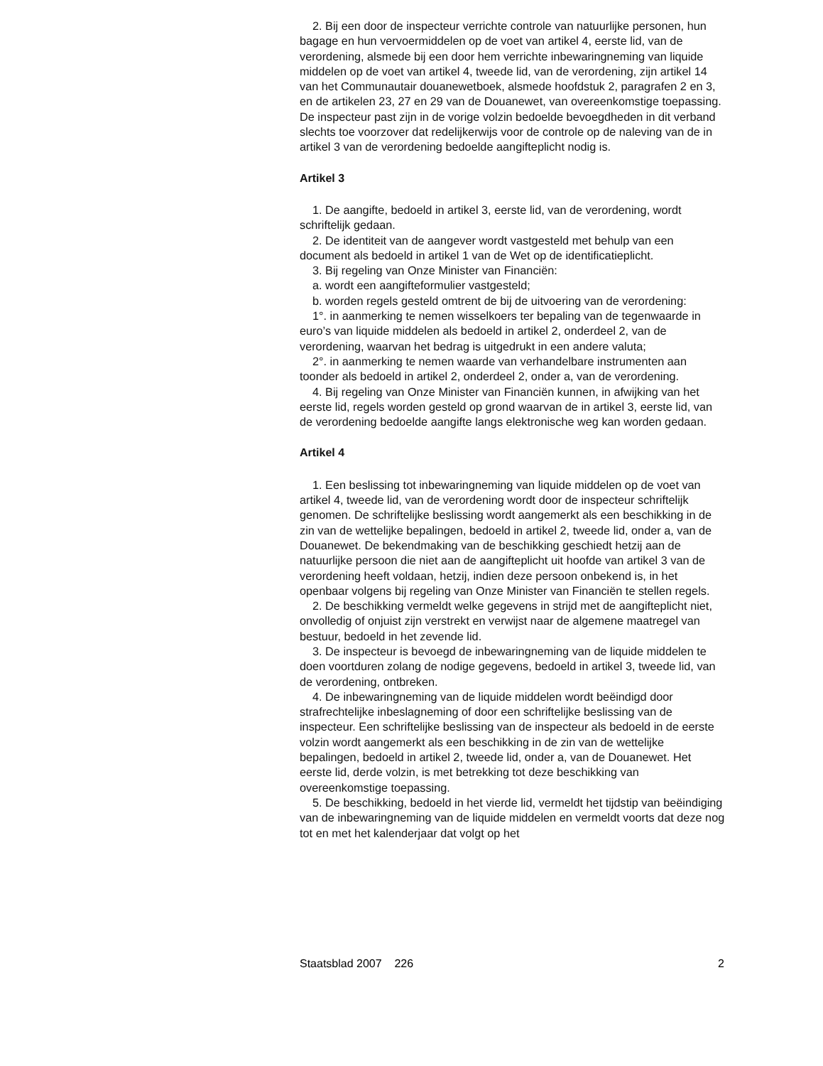2. Bij een door de inspecteur verrichte controle van natuurlijke personen, hun bagage en hun vervoermiddelen op de voet van artikel 4, eerste lid, van de verordening, alsmede bij een door hem verrichte inbewaringneming van liquide middelen op de voet van artikel 4, tweede lid, van de verordening, zijn artikel 14 van het Communautair douanewetboek, alsmede hoofdstuk 2, paragrafen 2 en 3, en de artikelen 23, 27 en 29 van de Douanewet, van overeenkomstige toepassing. De inspecteur past zijn in de vorige volzin bedoelde bevoegdheden in dit verband slechts toe voorzover dat redelijkerwijs voor de controle op de naleving van de in artikel 3 van de verordening bedoelde aangifteplicht nodig is.
Artikel 3
1. De aangifte, bedoeld in artikel 3, eerste lid, van de verordening, wordt schriftelijk gedaan.
2. De identiteit van de aangever wordt vastgesteld met behulp van een document als bedoeld in artikel 1 van de Wet op de identificatieplicht.
3. Bij regeling van Onze Minister van Financiën:
a. wordt een aangifteformulier vastgesteld;
b. worden regels gesteld omtrent de bij de uitvoering van de verordening:
1°. in aanmerking te nemen wisselkoers ter bepaling van de tegenwaarde in euro’s van liquide middelen als bedoeld in artikel 2, onderdeel 2, van de verordening, waarvan het bedrag is uitgedrukt in een andere valuta;
2°. in aanmerking te nemen waarde van verhandelbare instrumenten aan toonder als bedoeld in artikel 2, onderdeel 2, onder a, van de verordening.
4. Bij regeling van Onze Minister van Financiën kunnen, in afwijking van het eerste lid, regels worden gesteld op grond waarvan de in artikel 3, eerste lid, van de verordening bedoelde aangifte langs elektronische weg kan worden gedaan.
Artikel 4
1. Een beslissing tot inbewaringneming van liquide middelen op de voet van artikel 4, tweede lid, van de verordening wordt door de inspecteur schriftelijk genomen. De schriftelijke beslissing wordt aangemerkt als een beschikking in de zin van de wettelijke bepalingen, bedoeld in artikel 2, tweede lid, onder a, van de Douanewet. De bekendmaking van de beschikking geschiedt hetzij aan de natuurlijke persoon die niet aan de aangifteplicht uit hoofde van artikel 3 van de verordening heeft voldaan, hetzij, indien deze persoon onbekend is, in het openbaar volgens bij regeling van Onze Minister van Financiën te stellen regels.
2. De beschikking vermeldt welke gegevens in strijd met de aangifteplicht niet, onvolledig of onjuist zijn verstrekt en verwijst naar de algemene maatregel van bestuur, bedoeld in het zevende lid.
3. De inspecteur is bevoegd de inbewaringneming van de liquide middelen te doen voortduren zolang de nodige gegevens, bedoeld in artikel 3, tweede lid, van de verordening, ontbreken.
4. De inbewaringneming van de liquide middelen wordt beëindigd door strafrechtelijke inbeslagneming of door een schriftelijke beslissing van de inspecteur. Een schriftelijke beslissing van de inspecteur als bedoeld in de eerste volzin wordt aangemerkt als een beschikking in de zin van de wettelijke bepalingen, bedoeld in artikel 2, tweede lid, onder a, van de Douanewet. Het eerste lid, derde volzin, is met betrekking tot deze beschikking van overeenkomstige toepassing.
5. De beschikking, bedoeld in het vierde lid, vermeldt het tijdstip van beëindiging van de inbewaringneming van de liquide middelen en vermeldt voorts dat deze nog tot en met het kalenderjaar dat volgt op het
Staatsblad 2007 226 2